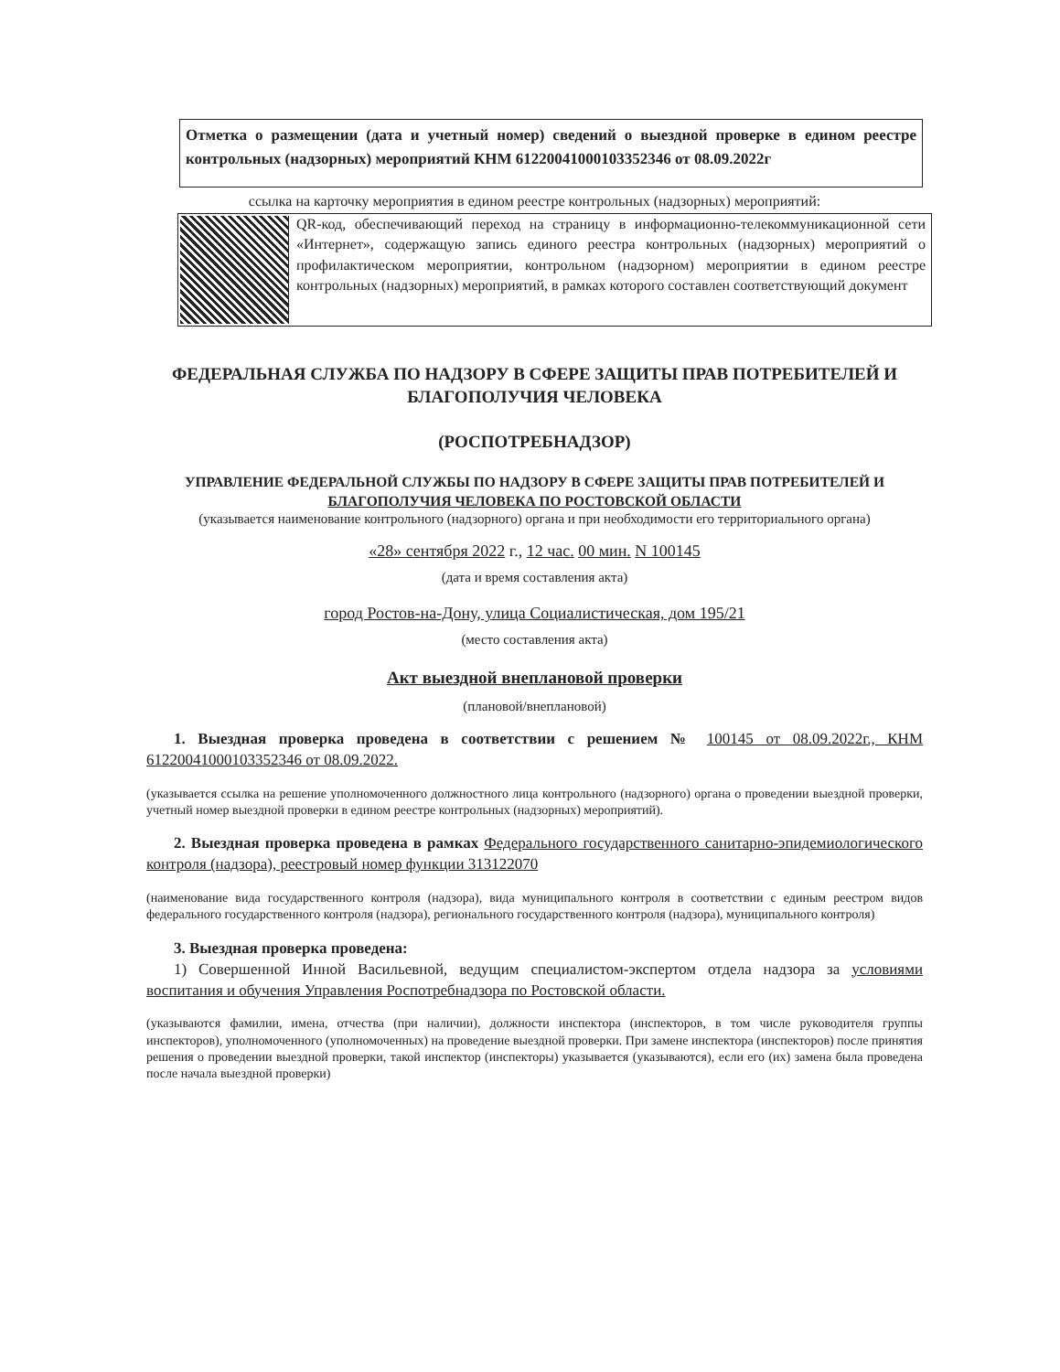Отметка о размещении (дата и учетный номер) сведений о выездной проверке в едином реестре контрольных (надзорных) мероприятий КНМ 61220041000103352346 от 08.09.2022г
ссылка на карточку мероприятия в едином реестре контрольных (надзорных) мероприятий:
QR-код, обеспечивающий переход на страницу в информационно-телекоммуникационной сети «Интернет», содержащую запись единого реестра контрольных (надзорных) мероприятий о профилактическом мероприятии, контрольном (надзорном) мероприятии в едином реестре контрольных (надзорных) мероприятий, в рамках которого составлен соответствующий документ
ФЕДЕРАЛЬНАЯ СЛУЖБА ПО НАДЗОРУ В СФЕРЕ ЗАЩИТЫ ПРАВ ПОТРЕБИТЕЛЕЙ И БЛАГОПОЛУЧИЯ ЧЕЛОВЕКА
(РОСПОТРЕБНАДЗОР)
УПРАВЛЕНИЕ ФЕДЕРАЛЬНОЙ СЛУЖБЫ ПО НАДЗОРУ В СФЕРЕ ЗАЩИТЫ ПРАВ ПОТРЕБИТЕЛЕЙ И БЛАГОПОЛУЧИЯ ЧЕЛОВЕКА ПО РОСТОВСКОЙ ОБЛАСТИ
(указывается наименование контрольного (надзорного) органа и при необходимости его территориального органа)
«28» сентября 2022 г., 12 час. 00 мин. N 100145
(дата и время составления акта)
город Ростов-на-Дону, улица Социалистическая, дом 195/21
(место составления акта)
Акт выездной внеплановой проверки
(плановой/внеплановой)
1. Выездная проверка проведена в соответствии с решением № 100145 от 08.09.2022г., КНМ 61220041000103352346 от 08.09.2022.
(указывается ссылка на решение уполномоченного должностного лица контрольного (надзорного) органа о проведении выездной проверки, учетный номер выездной проверки в едином реестре контрольных (надзорных) мероприятий).
2. Выездная проверка проведена в рамках Федерального государственного санитарно-эпидемиологического контроля (надзора), реестровый номер функции 313122070
(наименование вида государственного контроля (надзора), вида муниципального контроля в соответствии с единым реестром видов федерального государственного контроля (надзора), регионального государственного контроля (надзора), муниципального контроля)
3. Выездная проверка проведена:
1) Совершенной Инной Васильевной, ведущим специалистом-экспертом отдела надзора за условиями воспитания и обучения Управления Роспотребнадзора по Ростовской области.
(указываются фамилии, имена, отчества (при наличии), должности инспектора (инспекторов, в том числе руководителя группы инспекторов), уполномоченного (уполномоченных) на проведение выездной проверки. При замене инспектора (инспекторов) после принятия решения о проведении выездной проверки, такой инспектор (инспекторы) указывается (указываются), если его (их) замена была проведена после начала выездной проверки)